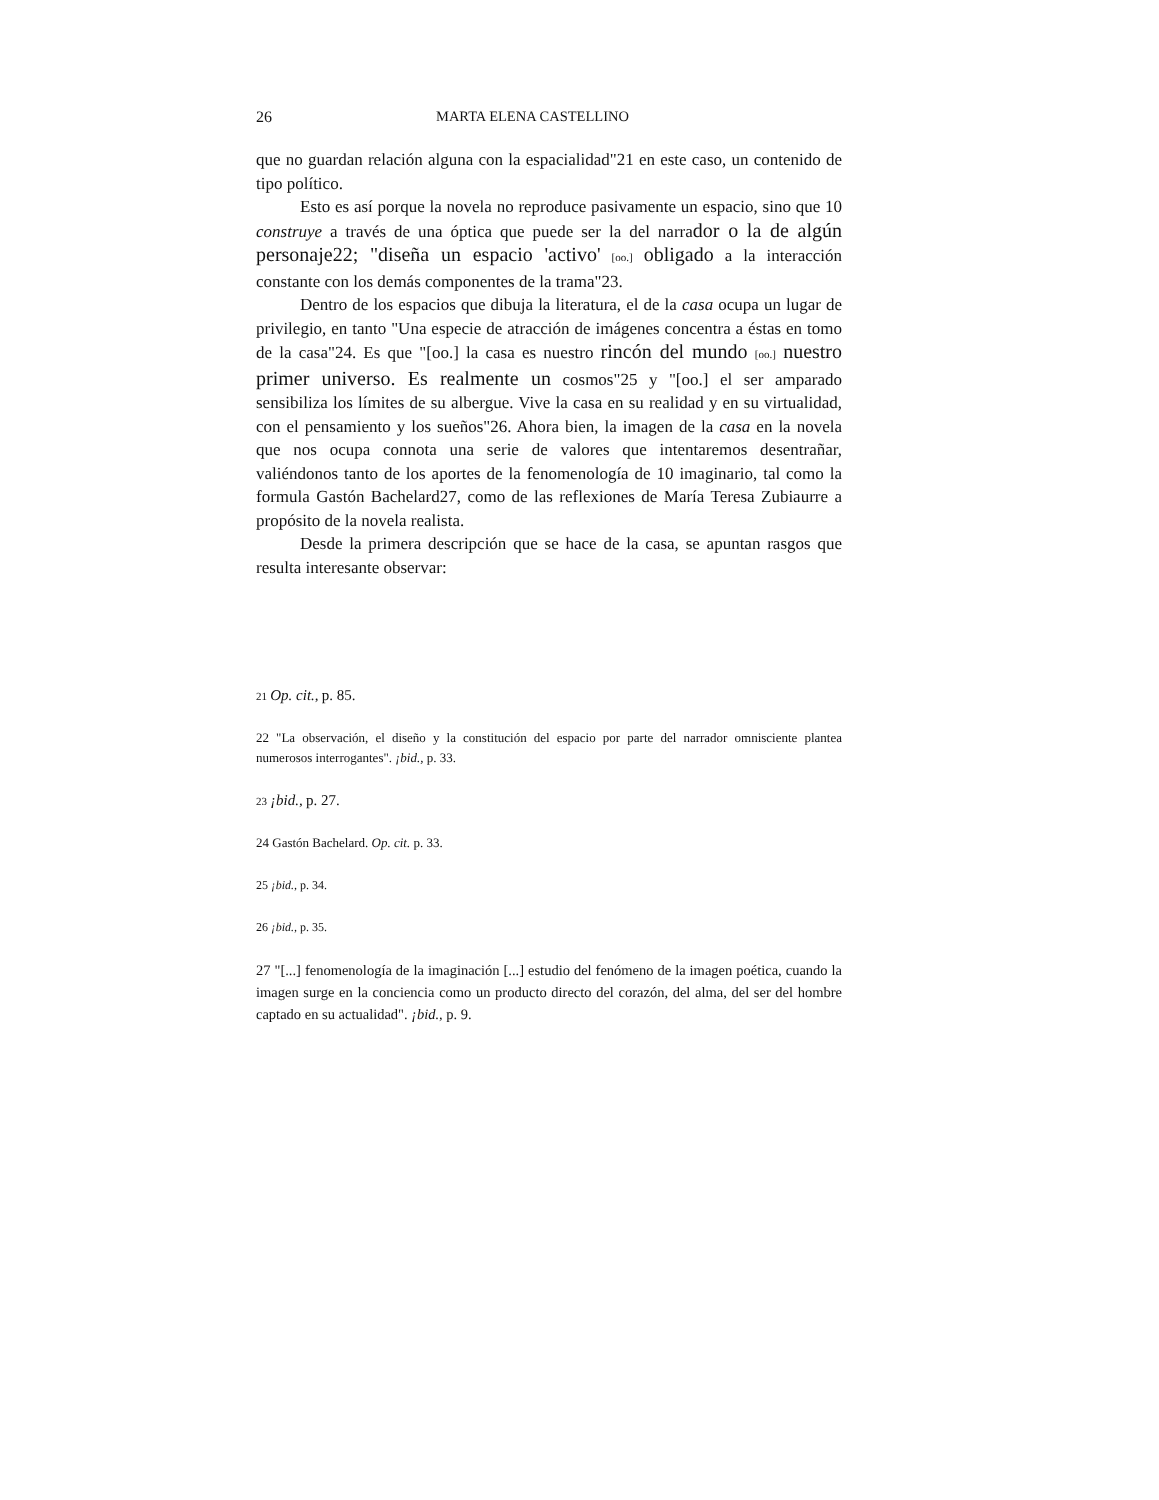26 MARTA ELENA CASTELLINO
que no guardan relación alguna con la espacialidad"21 en este caso, un contenido de tipo político.
Esto es así porque la novela no reproduce pasivamente un espacio, sino que 10 construye a través de una óptica que puede ser la del narrador o la de algún personaje22; "diseña un espacio 'activo' [oo.] obligado a la interacción constante con los demás componentes de la trama"23.
Dentro de los espacios que dibuja la literatura, el de la casa ocupa un lugar de privilegio, en tanto "Una especie de atracción de imágenes concentra a éstas en tomo de la casa"24. Es que "[oo.] la casa es nuestro rincón del mundo [oo.] nuestro primer universo. Es realmente un cosmos"25 y "[oo.] el ser amparado sensibiliza los límites de su albergue. Vive la casa en su realidad y en su virtualidad, con el pensamiento y los sueños"26. Ahora bien, la imagen de la casa en la novela que nos ocupa connota una serie de valores que intentaremos desentrañar, valiéndonos tanto de los aportes de la fenomenología de 10 imaginario, tal como la formula Gastón Bachelard27, como de las reflexiones de María Teresa Zubiaurre a propósito de la novela realista.
Desde la primera descripción que se hace de la casa, se apuntan rasgos que resulta interesante observar:
21 Op. cit., p. 85.
22 "La observación, el diseño y la constitución del espacio por parte del narrador omnisciente plantea numerosos interrogantes". ¡bid., p. 33.
23 ¡bid., p. 27.
24 Gastón Bachelard. Op. cit. p. 33.
25 ¡bid., p. 34.
26 ¡bid., p. 35.
27 "[...] fenomenología de la imaginación [...] estudio del fenómeno de la imagen poética, cuando la imagen surge en la conciencia como un producto directo del corazón, del alma, del ser del hombre captado en su actualidad". ¡bid., p. 9.